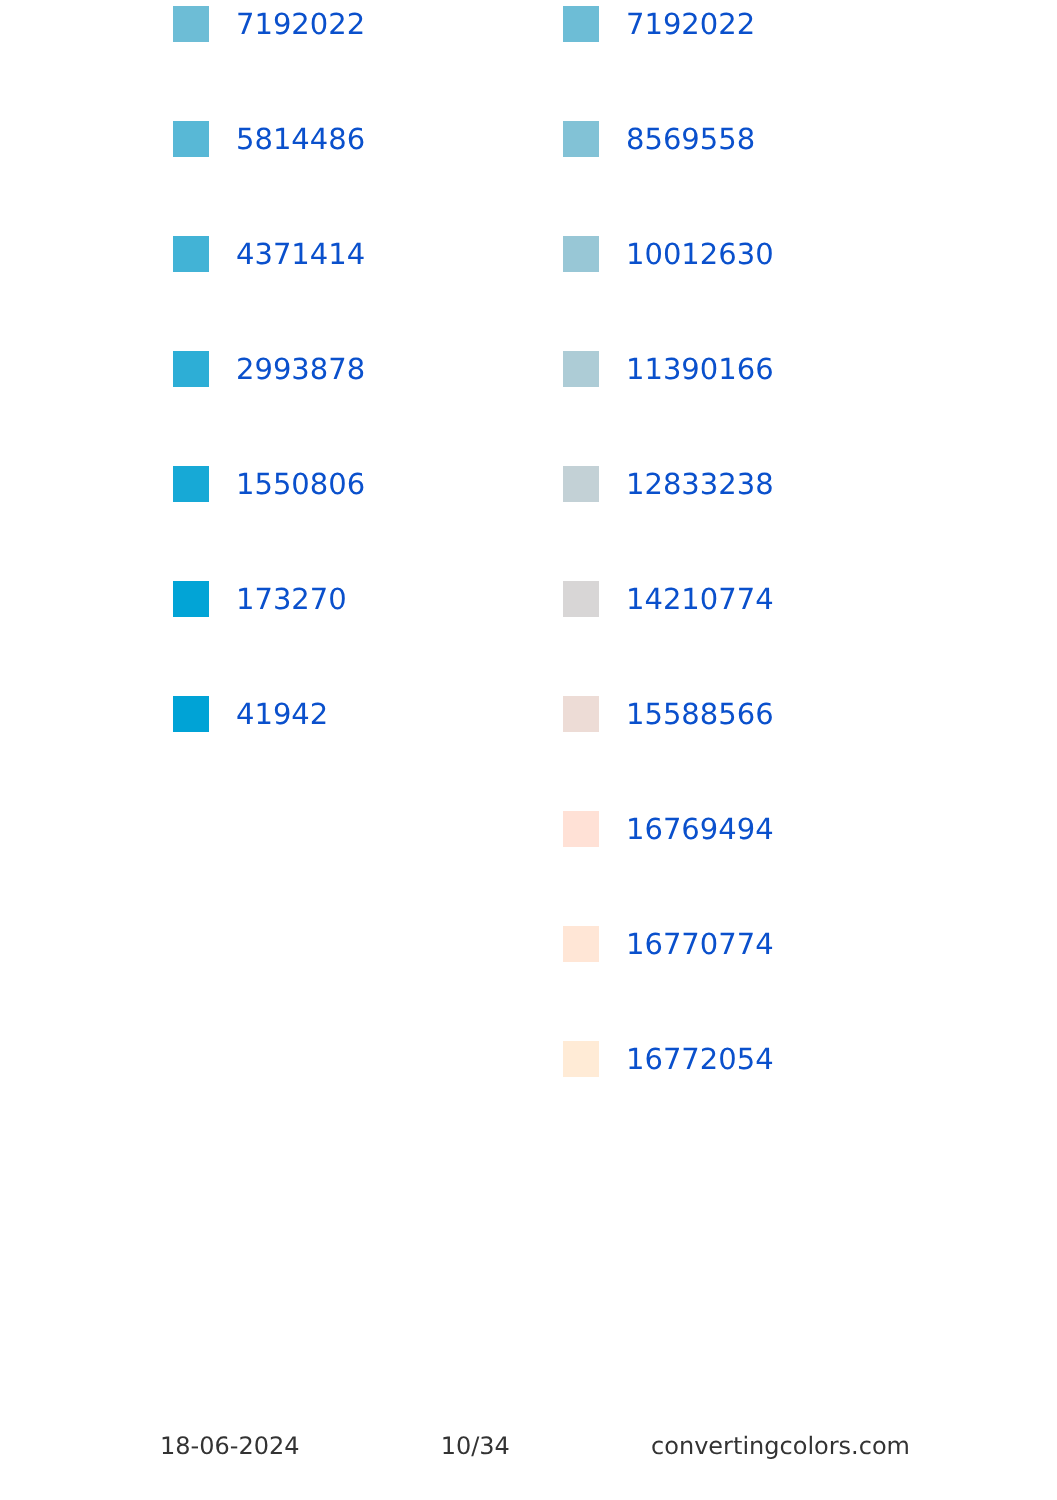7192022
5814486
4371414
2993878
1550806
173270
41942
7192022
8569558
10012630
11390166
12833238
14210774
15588566
16769494
16770774
16772054
18-06-2024 10/34 convertingcolors.com